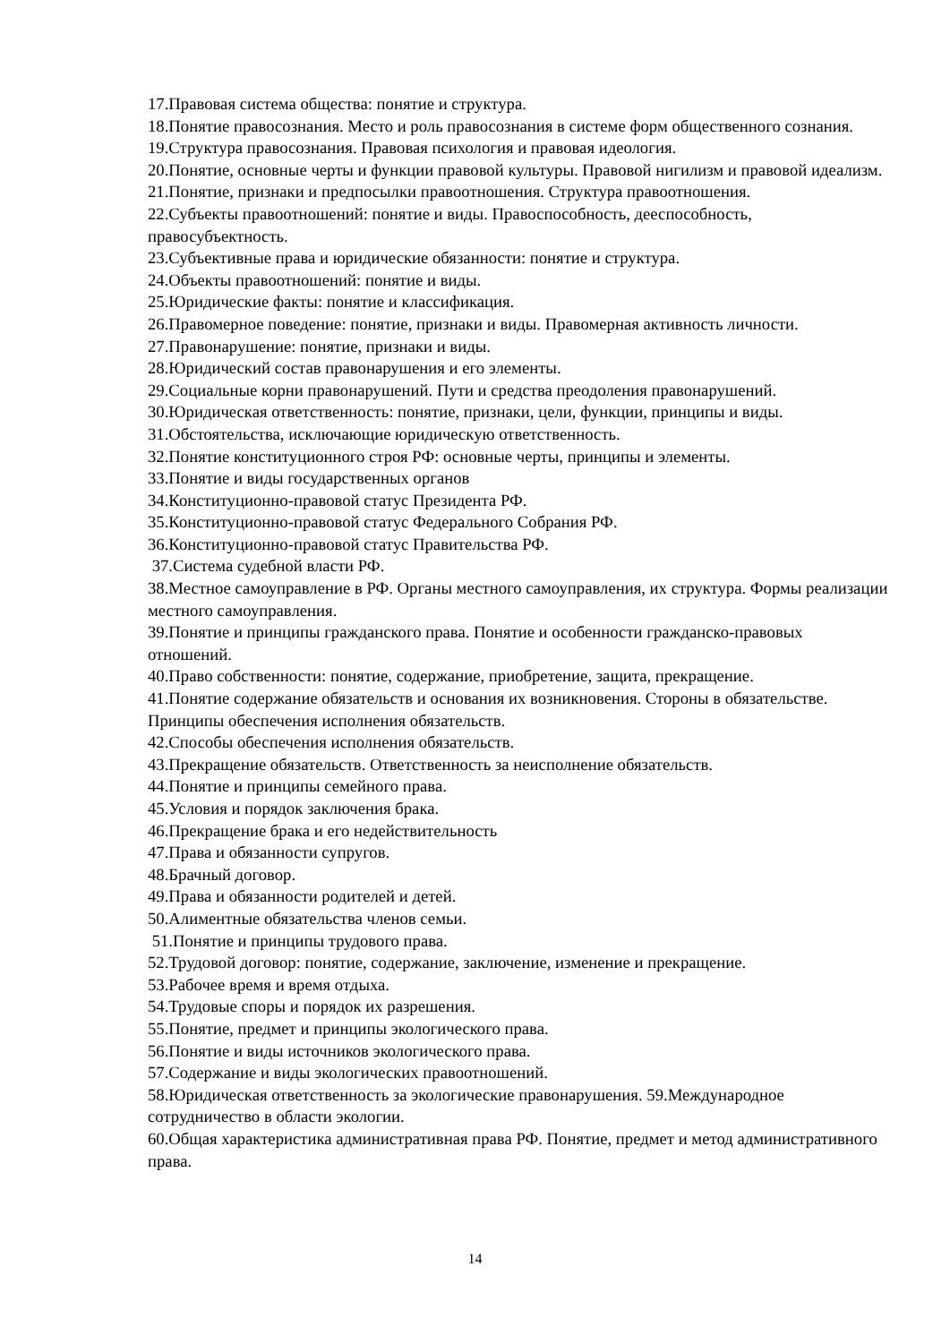17.Правовая система общества: понятие и структура.
18.Понятие правосознания. Место и роль правосознания в системе форм общественного сознания.
19.Структура правосознания. Правовая психология и правовая идеология.
20.Понятие, основные черты и функции правовой культуры. Правовой нигилизм и правовой идеализм.
21.Понятие, признаки и предпосылки правоотношения. Структура правоотношения.
22.Субъекты правоотношений: понятие и виды. Правоспособность, дееспособность, правосубъектность.
23.Субъективные права и юридические обязанности: понятие и структура.
24.Объекты правоотношений: понятие и виды.
25.Юридические факты: понятие и классификация.
26.Правомерное поведение: понятие, признаки и виды. Правомерная активность личности.
27.Правонарушение: понятие, признаки и виды.
28.Юридический состав правонарушения и его элементы.
29.Социальные корни правонарушений. Пути и средства преодоления правонарушений.
30.Юридическая ответственность: понятие, признаки, цели, функции, принципы и виды.
31.Обстоятельства, исключающие юридическую ответственность.
32.Понятие конституционного строя РФ: основные черты, принципы и элементы.
33.Понятие и виды государственных органов
34.Конституционно-правовой статус Президента РФ.
35.Конституционно-правовой статус Федерального Собрания РФ.
36.Конституционно-правовой статус Правительства РФ.
37.Система судебной власти РФ.
38.Местное самоуправление в РФ. Органы местного самоуправления, их структура. Формы реализации местного самоуправления.
39.Понятие и принципы гражданского права. Понятие и особенности гражданско-правовых отношений.
40.Право собственности: понятие, содержание, приобретение, защита, прекращение.
41.Понятие содержание обязательств и основания их возникновения. Стороны в обязательстве. Принципы обеспечения исполнения обязательств.
42.Способы обеспечения исполнения обязательств.
43.Прекращение обязательств. Ответственность за неисполнение обязательств.
44.Понятие и принципы семейного права.
45.Условия и порядок заключения брака.
46.Прекращение брака и его недействительность
47.Права и обязанности супругов.
48.Брачный договор.
49.Права и обязанности родителей и детей.
50.Алиментные обязательства членов семьи.
51.Понятие и принципы трудового права.
52.Трудовой договор: понятие, содержание, заключение, изменение и прекращение.
53.Рабочее время и время отдыха.
54.Трудовые споры и порядок их разрешения.
55.Понятие, предмет и принципы экологического права.
56.Понятие и виды источников экологического права.
57.Содержание и виды экологических правоотношений.
58.Юридическая ответственность за экологические правонарушения. 59.Международное сотрудничество в области экологии.
60.Общая характеристика административная права РФ. Понятие, предмет и метод административного права.
14